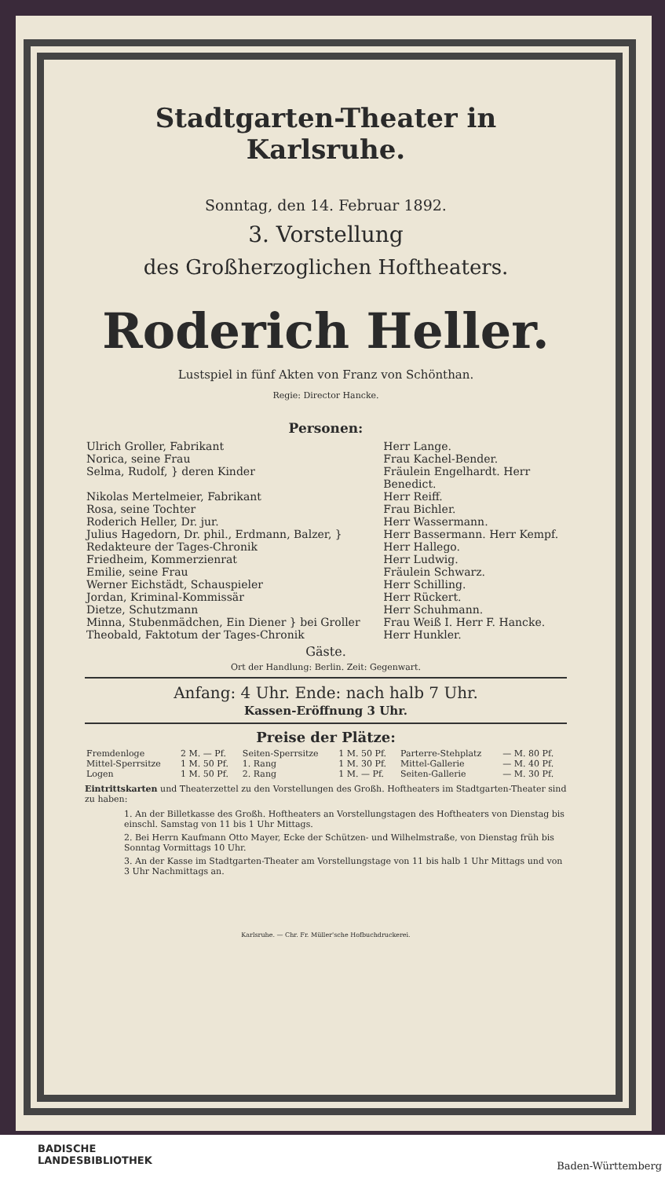Stadtgarten-Theater in Karlsruhe.
Sonntag, den 14. Februar 1892.
3. Vorstellung
des Großherzoglichen Hoftheaters.
Roderich Heller.
Lustspiel in fünf Akten von Franz von Schönthan.
Regie: Director Hancke.
Personen:
| Ulrich Groller, Fabrikant | Herr Lange. |
| Norica, seine Frau | Frau Kachel-Bender. |
| Selma, Rudolf, } deren Kinder | Fräulein Engelhardt. Herr Benedict. |
| Nikolas Mertelmeier, Fabrikant | Herr Reiff. |
| Rosa, seine Tochter | Frau Bichler. |
| Roderich Heller, Dr. jur. | Herr Wassermann. |
| Julius Hagedorn, Dr. phil., Erdmann, Balzer, } Redakteure der Tages-Chronik | Herr Bassermann. Herr Kempf. Herr Hallego. |
| Friedheim, Kommerzienrat | Herr Ludwig. |
| Emilie, seine Frau | Fräulein Schwarz. |
| Werner Eichstädt, Schauspieler | Herr Schilling. |
| Jordan, Kriminal-Kommissär | Herr Rückert. |
| Dietze, Schutzmann | Herr Schuhmann. |
| Minna, Stubenmädchen, Ein Diener } bei Groller | Frau Weiß I. Herr F. Hancke. |
| Theobald, Faktotum der Tages-Chronik | Herr Hunkler. |
Gäste.
Ort der Handlung: Berlin. Zeit: Gegenwart.
Anfang: 4 Uhr. Ende: nach halb 7 Uhr.
Kassen-Eröffnung 3 Uhr.
Preise der Plätze:
| Fremdenloge | 2 M. — Pf. | Seiten-Sperrsitze | 1 M. 50 Pf. | Parterre-Stehplatz | — M. 80 Pf. |
| Mittel-Sperrsitze | 1 M. 50 Pf. | 1. Rang | 1 M. 30 Pf. | Mittel-Gallerie | — M. 40 Pf. |
| Logen | 1 M. 50 Pf. | 2. Rang | 1 M. — Pf. | Seiten-Gallerie | — M. 30 Pf. |
Eintrittskarten und Theaterzettel zu den Vorstellungen des Großh. Hoftheaters im Stadtgarten-Theater sind zu haben:
1. An der Billetkasse des Großh. Hoftheaters an Vorstellungstagen des Hoftheaters von Dienstag bis einschl. Samstag von 11 bis 1 Uhr Mittags.
2. Bei Herrn Kaufmann Otto Mayer, Ecke der Schützen- und Wilhelmstraße, von Dienstag früh bis Sonntag Vormittags 10 Uhr.
3. An der Kasse im Stadtgarten-Theater am Vorstellungstage von 11 bis halb 1 Uhr Mittags und von 3 Uhr Nachmittags an.
Karlsruhe. — Chr. Fr. Müller'sche Hofbuchdruckerei.
BADISCHE
LANDESBIBLIOTHEK
Baden-Württemberg